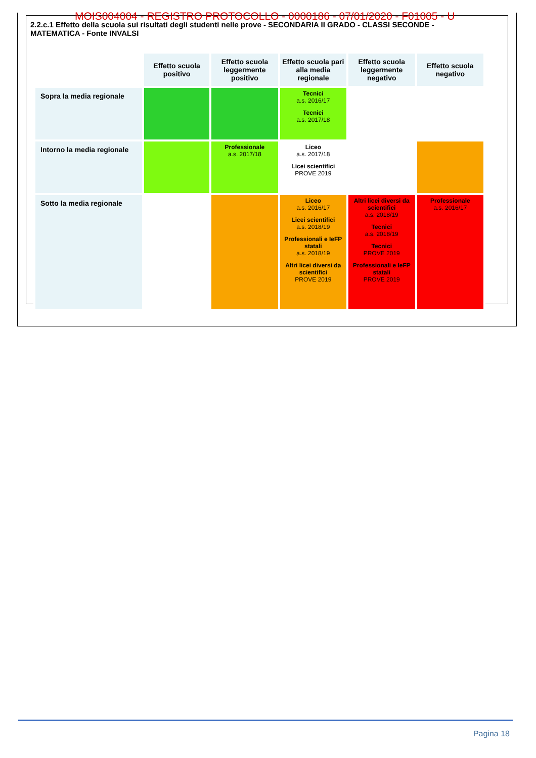MOIS004004 - REGISTRO PROTOCOLLO - 0000186 - 07/01/2020 - F01005 - U
2.2.c.1 Effetto della scuola sui risultati degli studenti nelle prove - SECONDARIA II GRADO - CLASSI SECONDE - MATEMATICA - Fonte INVALSI
| | Effetto scuola positivo | Effetto scuola leggermente positivo | Effetto scuola pari alla media regionale | Effetto scuola leggermente negativo | Effetto scuola negativo |
| Sopra la media regionale | | | Tecnici a.s. 2016/17 Tecnici a.s. 2017/18 | | |
| Intorno la media regionale | | Professionale a.s. 2017/18 | Liceo a.s. 2017/18 Licei scientifici PROVE 2019 | | |
| Sotto la media regionale | | | Liceo a.s. 2016/17 Licei scientifici a.s. 2018/19 Professionali e IeFP statali a.s. 2018/19 Altri licei diversi da scientifici PROVE 2019 | Altri licei diversi da scientifici a.s. 2018/19 Tecnici a.s. 2018/19 Tecnici PROVE 2019 Professionali e IeFP statali PROVE 2019 | Professionale a.s. 2016/17 |
Pagina 18